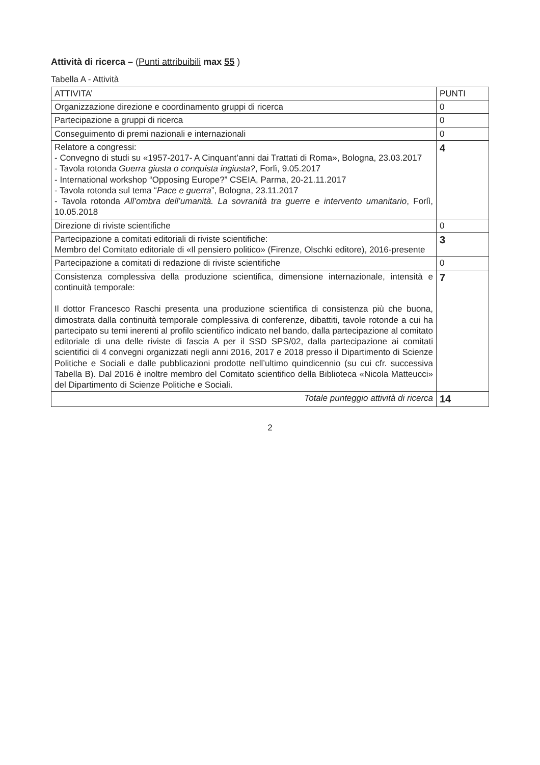Attività di ricerca – (Punti attribuibili max 55 )
Tabella A - Attività
| ATTIVITA’ | PUNTI |
| --- | --- |
| Organizzazione direzione e coordinamento gruppi di ricerca | 0 |
| Partecipazione a gruppi di ricerca | 0 |
| Conseguimento di premi nazionali e internazionali | 0 |
| Relatore a congressi: - Convegno di studi su «1957-2017- A Cinquant’anni dai Trattati di Roma», Bologna, 23.03.2017 - Tavola rotonda Guerra giusta o conquista ingiusta? , Forlì, 9.05.2017 - International workshop “Opposing Europe?” CSEIA, Parma, 20-21.11.2017 - Tavola rotonda sul tema “ Pace e guerra ”, Bologna, 23.11.2017 - Tavola rotonda All’ombra dell’umanità. La sovranità tra guerre e intervento umanitario , Forlì, 10.05.2018 | 4 |
| Direzione di riviste scientifiche | 0 |
| Partecipazione a comitati editoriali di riviste scientifiche: Membro del Comitato editoriale di «Il pensiero politico» (Firenze, Olschki editore), 2016-presente | 3 |
| Partecipazione a comitati di redazione di riviste scientifiche | 0 |
| Consistenza complessiva della produzione scientifica, dimensione internazionale, intensità e continuità temporale: Il dottor Francesco Raschi presenta una produzione scientifica di consistenza più che buona, dimostrata dalla continuità temporale complessiva di conferenze, dibattiti, tavole rotonde a cui ha partecipato su temi inerenti al profilo scientifico indicato nel bando, dalla partecipazione al comitato editoriale di una delle riviste di fascia A per il SSD SPS/02, dalla partecipazione ai comitati scientifici di 4 convegni organizzati negli anni 2016, 2017 e 2018 presso il Dipartimento di Scienze Politiche e Sociali e dalle pubblicazioni prodotte nell’ultimo quindicennio (su cui cfr. successiva Tabella B). Dal 2016 è inoltre membro del Comitato scientifico della Biblioteca «Nicola Matteucci» del Dipartimento di Scienze Politiche e Sociali. | 7 |
| Totale punteggio attività di ricerca | 14 |
2